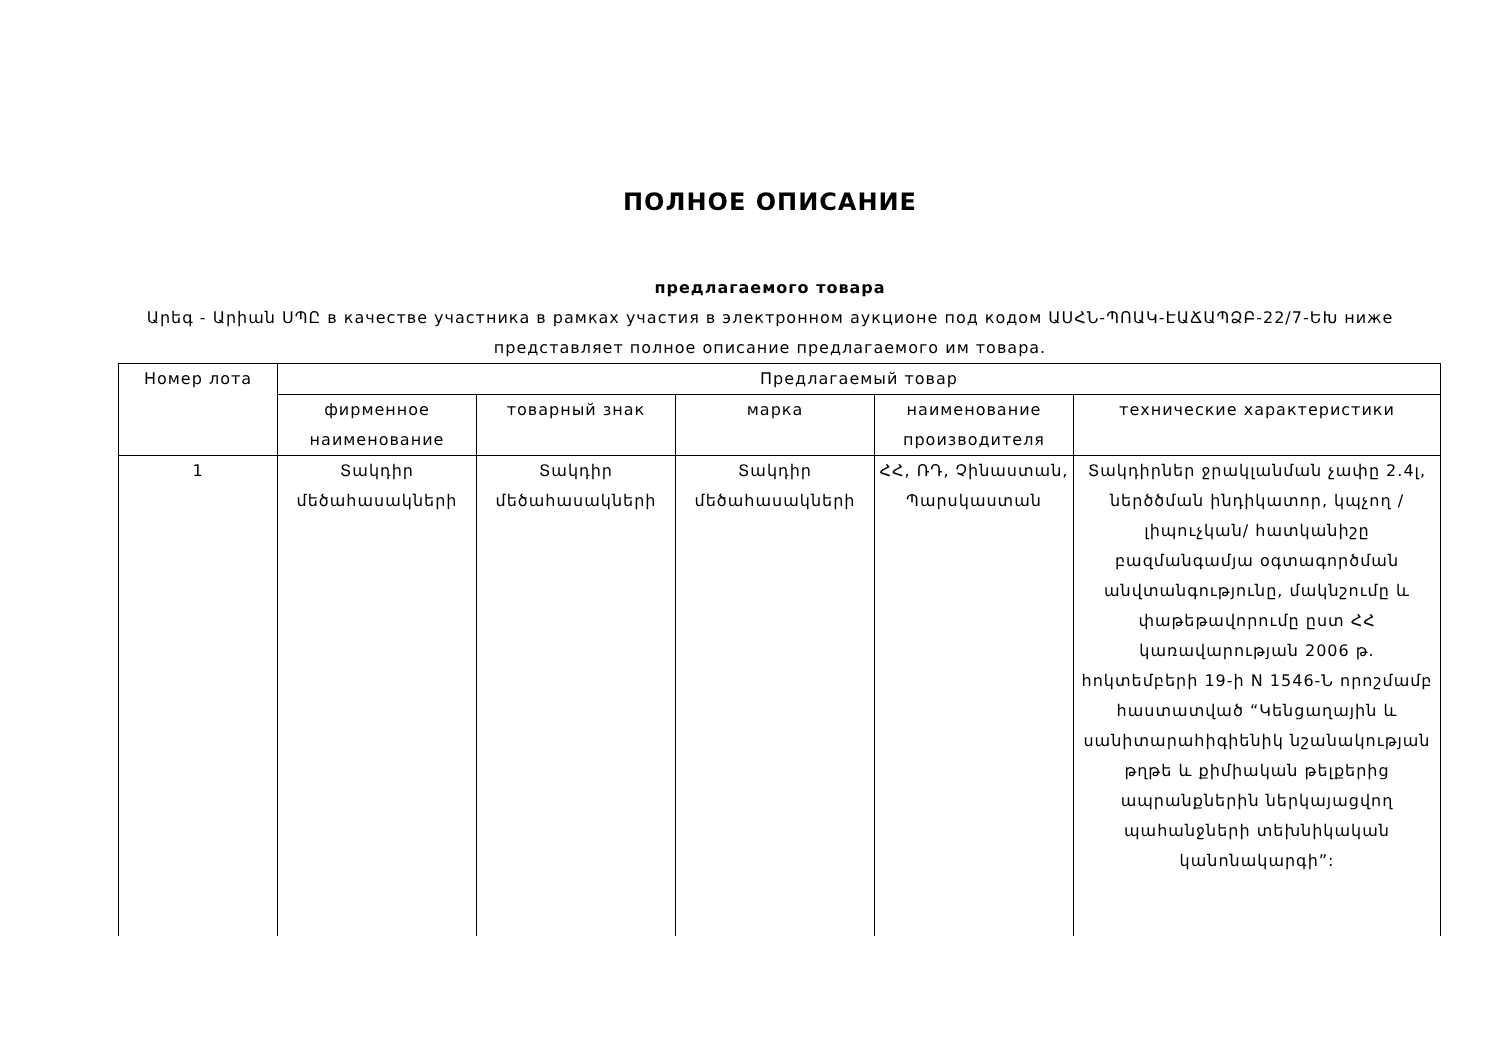ПОЛНОЕ ОПИСАНИЕ
предлагаемого товара
Արեգ - Արիան ՍՊԸ в качестве участника в рамках участия в электронном аукционе под кодом ԱՍՀՆ-ՊՈԱԿ-ԷԱՃԱՊՁԲ-22/7-ԵԽ ниже представляет полное описание предлагаемого им товара.
| Номер лота | Предлагаемый товар | | | | |
| | фирменное наименование | товарный знак | марка | наименование производителя | технические характеристики |
| 1 | Տակդիր մեծահասակների | Տակդիր մեծահասակների | Տակդիր մեծահասակների | ՀՀ, ՌԴ, Չինաստան, Պարսկաստան | Տակդիրներ ջրակլանման չափը 2.4լ, ներծծման ինդիկատոր, կպչող /լիպուչկան/ հատկանիշը բազմանգամյա օգտագործման անվտանգությունը, մակնշումը և փաթեթավորումը ըստ ՀՀ կառավարության 2006 թ. հոկտեմբերի 19-ի N 1546-Ն որոշմամբ հաստատված “Կենցաղային և սանիտարահիգիենիկ նշանակության թղթե և քիմիական թելքերից ապրանքներին ներկայացվող պահանջների տեխնիկական կանոնակարգի”: |